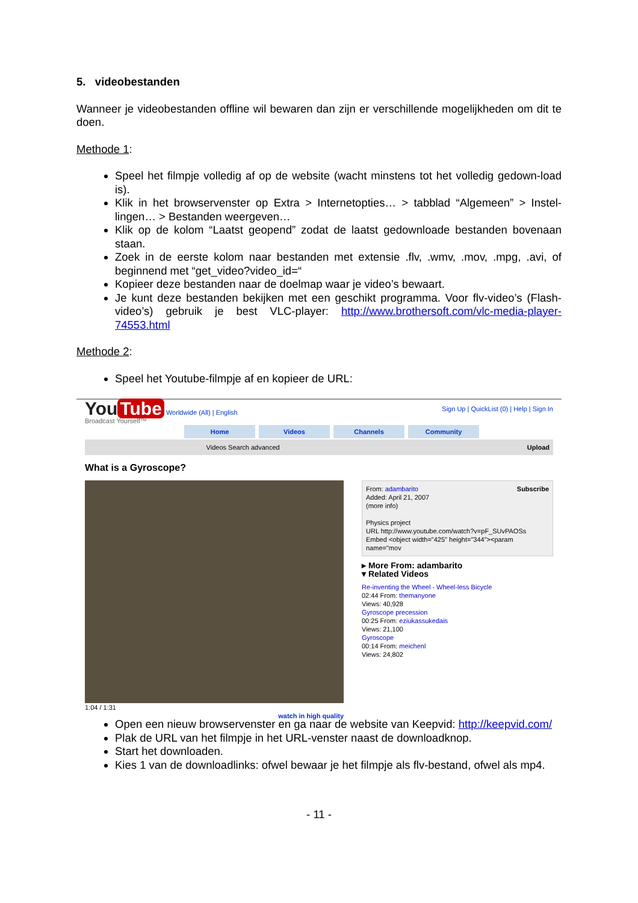5. videobestanden
Wanneer je videobestanden offline wil bewaren dan zijn er verschillende mogelijkheden om dit te doen.
Methode 1:
Speel het filmpje volledig af op de website (wacht minstens tot het volledig gedown-load is).
Klik in het browservenster op Extra > Internetopties… > tabblad “Algemeen” > Instel-lingen… > Bestanden weergeven…
Klik op de kolom “Laatst geopend” zodat de laatst gedownloade bestanden bovenaan staan.
Zoek in de eerste kolom naar bestanden met extensie .flv, .wmv, .mov, .mpg, .avi, of beginnend met “get_video?video_id=“
Kopieer deze bestanden naar de doelmap waar je video’s bewaart.
Je kunt deze bestanden bekijken met een geschikt programma. Voor flv-video’s (Flash-video’s) gebruik je best VLC-player: http://www.brothersoft.com/vlc-media-player-74553.html
Methode 2:
Speel het Youtube-filmpje af en kopieer de URL:
You Tube Worldwide (All) | English Sign Up | QuickList (0) | Help | Sign In
Broadcast Yourself™
Home Videos Channels Community
Videos Search advanced Upload
What is a Gyroscope?
1:04 / 1:31
watch in high quality
From: adambarito Subscribe
Added: April 21, 2007
(more info)
Physics project
URL http://www.youtube.com/watch?v=pF_SUvPAOSs
Embed <object width="425" height="344"><param name="mov
▸ More From: adambarito
▾ Related Videos
Re-inventing the Wheel - Wheel-less Bicycle
02:44 From: themanyone
Views: 40,928
Gyroscope precession
00:25 From: eziukassukedais
Views: 21,100
Gyroscope
00:14 From: meichenl
Views: 24,802
Open een nieuw browservenster en ga naar de website van Keepvid: http://keepvid.com/
Plak de URL van het filmpje in het URL-venster naast de downloadknop.
Start het downloaden.
Kies 1 van de downloadlinks: ofwel bewaar je het filmpje als flv-bestand, ofwel als mp4.
- 11 -